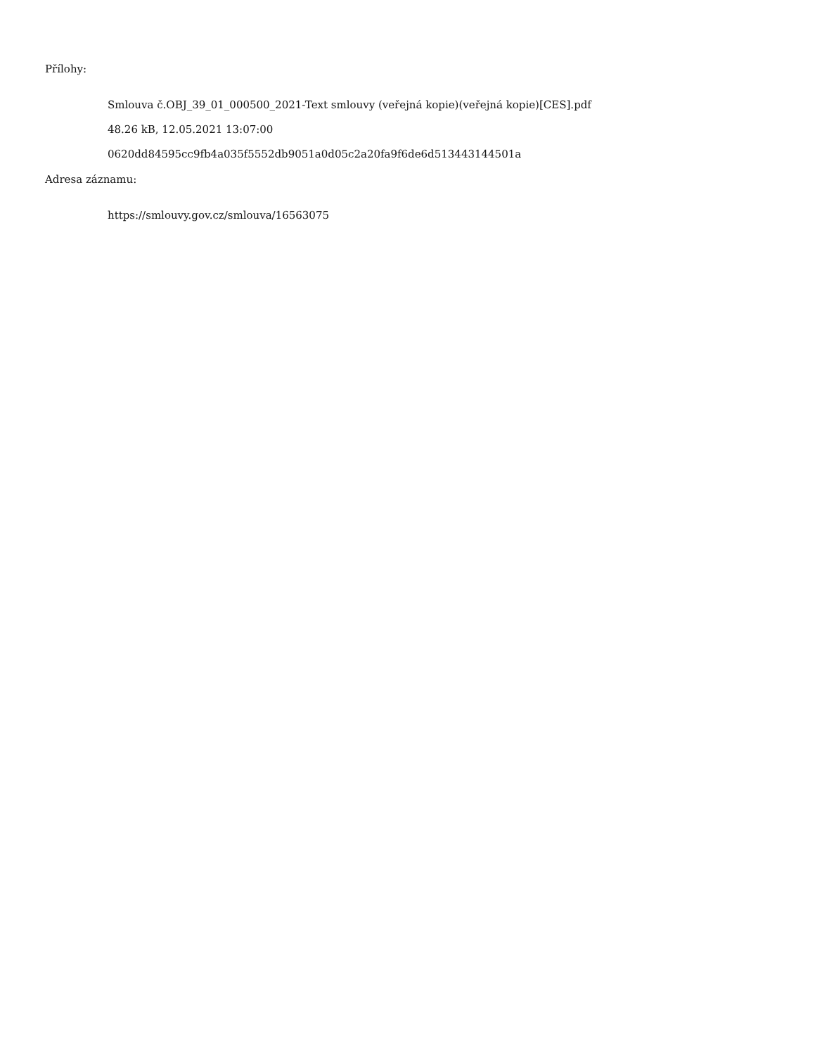Přílohy:
Smlouva č.OBJ_39_01_000500_2021-Text smlouvy (veřejná kopie)(veřejná kopie)[CES].pdf
48.26 kB, 12.05.2021 13:07:00
0620dd84595cc9fb4a035f5552db9051a0d05c2a20fa9f6de6d513443144501a
Adresa záznamu:
https://smlouvy.gov.cz/smlouva/16563075